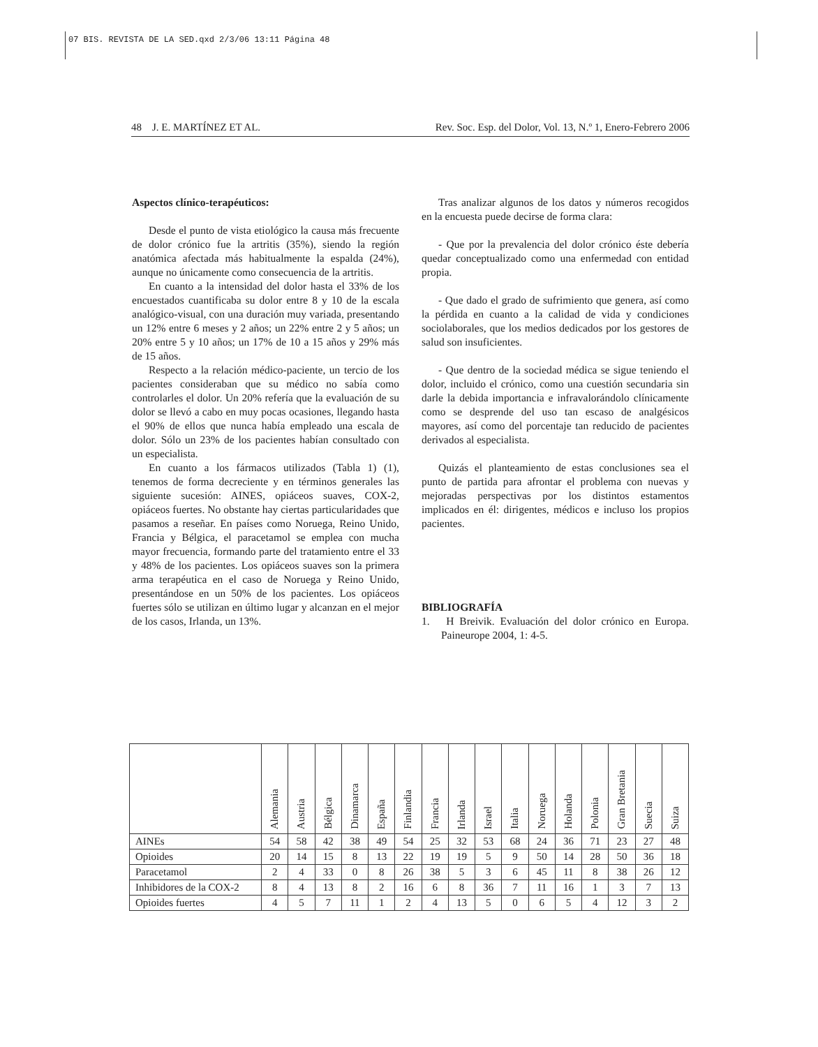07 BIS. REVISTA DE LA SED.qxd 2/3/06 13:11 Página 48
48 J. E. MARTÍNEZ ET AL. Rev. Soc. Esp. del Dolor, Vol. 13, N.º 1, Enero-Febrero 2006
Aspectos clínico-terapéuticos:
Desde el punto de vista etiológico la causa más frecuente de dolor crónico fue la artritis (35%), siendo la región anatómica afectada más habitualmente la espalda (24%), aunque no únicamente como consecuencia de la artritis.
En cuanto a la intensidad del dolor hasta el 33% de los encuestados cuantificaba su dolor entre 8 y 10 de la escala analógico-visual, con una duración muy variada, presentando un 12% entre 6 meses y 2 años; un 22% entre 2 y 5 años; un 20% entre 5 y 10 años; un 17% de 10 a 15 años y 29% más de 15 años.
Respecto a la relación médico-paciente, un tercio de los pacientes consideraban que su médico no sabía como controlarles el dolor. Un 20% refería que la evaluación de su dolor se llevó a cabo en muy pocas ocasiones, llegando hasta el 90% de ellos que nunca había empleado una escala de dolor. Sólo un 23% de los pacientes habían consultado con un especialista.
En cuanto a los fármacos utilizados (Tabla 1) (1), tenemos de forma decreciente y en términos generales las siguiente sucesión: AINES, opiáceos suaves, COX-2, opiáceos fuertes. No obstante hay ciertas particularidades que pasamos a reseñar. En países como Noruega, Reino Unido, Francia y Bélgica, el paracetamol se emplea con mucha mayor frecuencia, formando parte del tratamiento entre el 33 y 48% de los pacientes. Los opiáceos suaves son la primera arma terapéutica en el caso de Noruega y Reino Unido, presentándose en un 50% de los pacientes. Los opiáceos fuertes sólo se utilizan en último lugar y alcanzan en el mejor de los casos, Irlanda, un 13%.
Tras analizar algunos de los datos y números recogidos en la encuesta puede decirse de forma clara:
- Que por la prevalencia del dolor crónico éste debería quedar conceptualizado como una enfermedad con entidad propia.
- Que dado el grado de sufrimiento que genera, así como la pérdida en cuanto a la calidad de vida y condiciones sociolaborales, que los medios dedicados por los gestores de salud son insuficientes.
- Que dentro de la sociedad médica se sigue teniendo el dolor, incluido el crónico, como una cuestión secundaria sin darle la debida importancia e infravalorándolo clínicamente como se desprende del uso tan escaso de analgésicos mayores, así como del porcentaje tan reducido de pacientes derivados al especialista.
Quizás el planteamiento de estas conclusiones sea el punto de partida para afrontar el problema con nuevas y mejoradas perspectivas por los distintos estamentos implicados en él: dirigentes, médicos e incluso los propios pacientes.
BIBLIOGRAFÍA
1. H Breivik. Evaluación del dolor crónico en Europa. Paineurope 2004, 1: 4-5.
| | Alemania | Austria | Bélgica | Dinamarca | España | Finlandia | Francia | Irlanda | Israel | Italia | Noruega | Holanda | Polonia | Gran Bretania | Suecia | Suiza |
| --- | --- | --- | --- | --- | --- | --- | --- | --- | --- | --- | --- | --- | --- | --- | --- | --- |
| AINEs | 54 | 58 | 42 | 38 | 49 | 54 | 25 | 32 | 53 | 68 | 24 | 36 | 71 | 23 | 27 | 48 |
| Opioides | 20 | 14 | 15 | 8 | 13 | 22 | 19 | 19 | 5 | 9 | 50 | 14 | 28 | 50 | 36 | 18 |
| Paracetamol | 2 | 4 | 33 | 0 | 8 | 26 | 38 | 5 | 3 | 6 | 45 | 11 | 8 | 38 | 26 | 12 |
| Inhibidores de la COX-2 | 8 | 4 | 13 | 8 | 2 | 16 | 6 | 8 | 36 | 7 | 11 | 16 | 1 | 3 | 7 | 13 |
| Opioides fuertes | 4 | 5 | 7 | 11 | 1 | 2 | 4 | 13 | 5 | 0 | 6 | 5 | 4 | 12 | 3 | 2 |